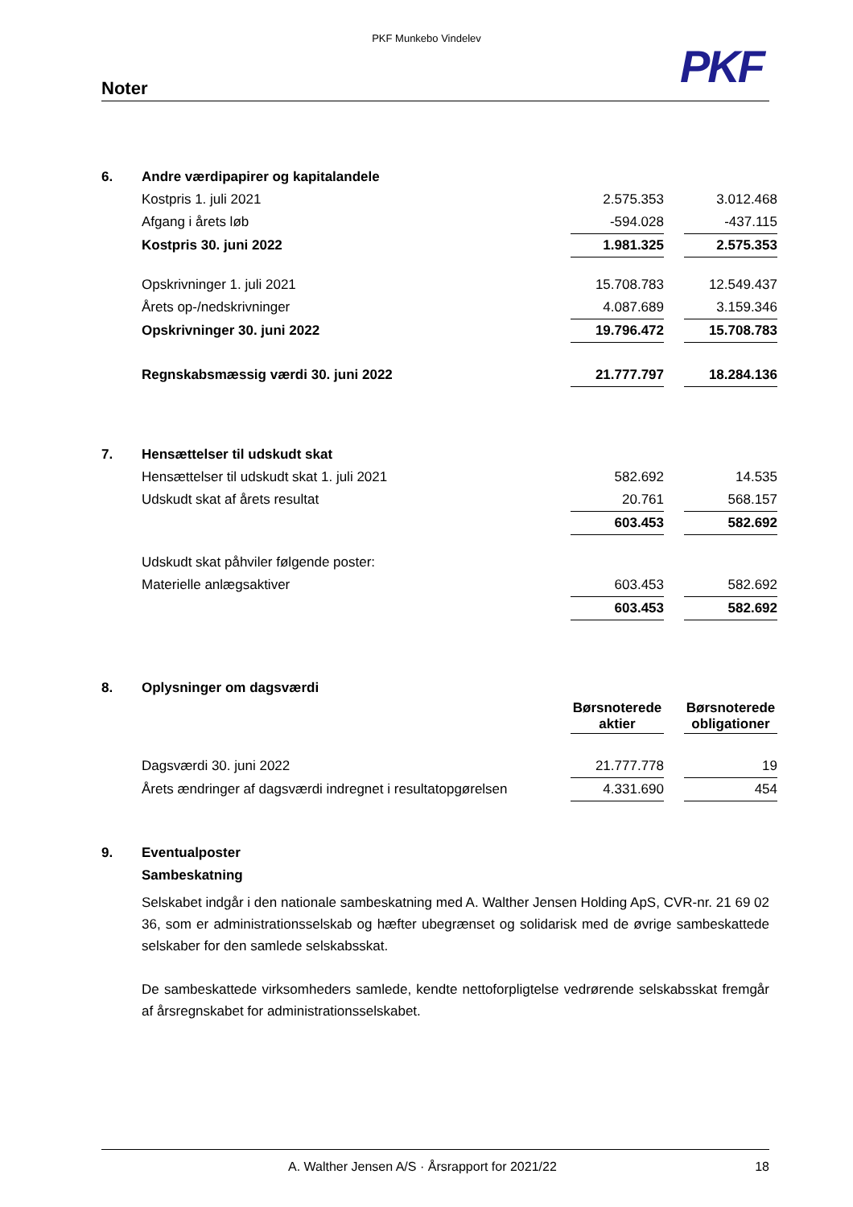PKF Munkebo Vindelev
PKF
Noter
| 6. | Andre værdipapirer og kapitalandele | | | |
| | Kostpris 1. juli 2021 | 2.575.353 | | 3.012.468 |
| | Afgang i årets løb | -594.028 | | -437.115 |
| | Kostpris 30. juni 2022 | 1.981.325 | | 2.575.353 |
| | Opskrivninger 1. juli 2021 | 15.708.783 | | 12.549.437 |
| | Årets op-/nedskrivninger | 4.087.689 | | 3.159.346 |
| | Opskrivninger 30. juni 2022 | 19.796.472 | | 15.708.783 |
| | Regnskabsmæssig værdi 30. juni 2022 | 21.777.797 | | 18.284.136 |
| 7. | Hensættelser til udskudt skat | | | |
| | Hensættelser til udskudt skat 1. juli 2021 | 582.692 | | 14.535 |
| | Udskudt skat af årets resultat | 20.761 | | 568.157 |
| | | 603.453 | | 582.692 |
| | Udskudt skat påhviler følgende poster: | | | |
| | Materielle anlægsaktiver | 603.453 | | 582.692 |
| | | 603.453 | | 582.692 |
| 8. | Oplysninger om dagsværdi | | | |
| | | Børsnoterede aktier | | Børsnoterede obligationer |
| | Dagsværdi 30. juni 2022 | 21.777.778 | | 19 |
| | Årets ændringer af dagsværdi indregnet i resultatopgørelsen | 4.331.690 | | 454 |
| 9. | Eventualposter |
| | Sambeskatning |
Selskabet indgår i den nationale sambeskatning med A. Walther Jensen Holding ApS, CVR-nr. 21 69 02 36, som er administrationsselskab og hæfter ubegrænset og solidarisk med de øvrige sambeskattede selskaber for den samlede selskabsskat.
De sambeskattede virksomheders samlede, kendte nettoforpligtelse vedrørende selskabsskat fremgår af årsregnskabet for administrationsselskabet.
A. Walther Jensen A/S · Årsrapport for 2021/22 18